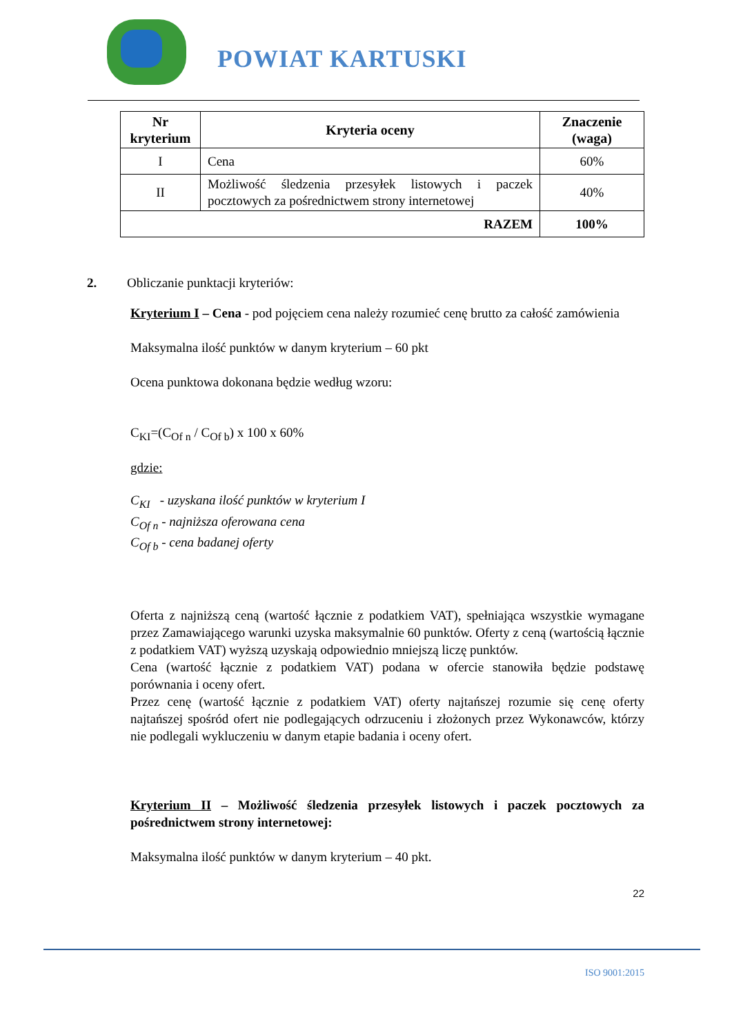POWIAT KARTUSKI
| Nr kryterium | Kryteria oceny | Znaczenie (waga) |
| --- | --- | --- |
| I | Cena | 60% |
| II | Możliwość śledzenia przesyłek listowych i paczek pocztowych za pośrednictwem strony internetowej | 40% |
| RAZEM | | 100% |
2. Obliczanie punktacji kryteriów:
Kryterium I – Cena - pod pojęciem cena należy rozumieć cenę brutto za całość zamówienia
Maksymalna ilość punktów w danym kryterium – 60 pkt
Ocena punktowa dokonana będzie według wzoru:
C<sub>KI</sub>=(C<sub>Of n</sub> / C<sub>Of b</sub>) x 100 x 60%
gdzie:
C<sub>KI</sub> - uzyskana ilość punktów w kryterium I
C<sub>Of n</sub> - najniższa oferowana cena
C<sub>Of b</sub> - cena badanej oferty
Oferta z najniższą ceną (wartość łącznie z podatkiem VAT), spełniająca wszystkie wymagane przez Zamawiającego warunki uzyska maksymalnie 60 punktów. Oferty z ceną (wartością łącznie z podatkiem VAT) wyższą uzyskają odpowiednio mniejszą liczę punktów.
Cena (wartość łącznie z podatkiem VAT) podana w ofercie stanowiła będzie podstawę porównania i oceny ofert.
Przez cenę (wartość łącznie z podatkiem VAT) oferty najtańszej rozumie się cenę oferty najtańszej spośród ofert nie podlegających odrzuceniu i złożonych przez Wykonawców, którzy nie podlegali wykluczeniu w danym etapie badania i oceny ofert.
Kryterium II – Możliwość śledzenia przesyłek listowych i paczek pocztowych za pośrednictwem strony internetowej:
Maksymalna ilość punktów w danym kryterium – 40 pkt.
22
ISO 9001:2015